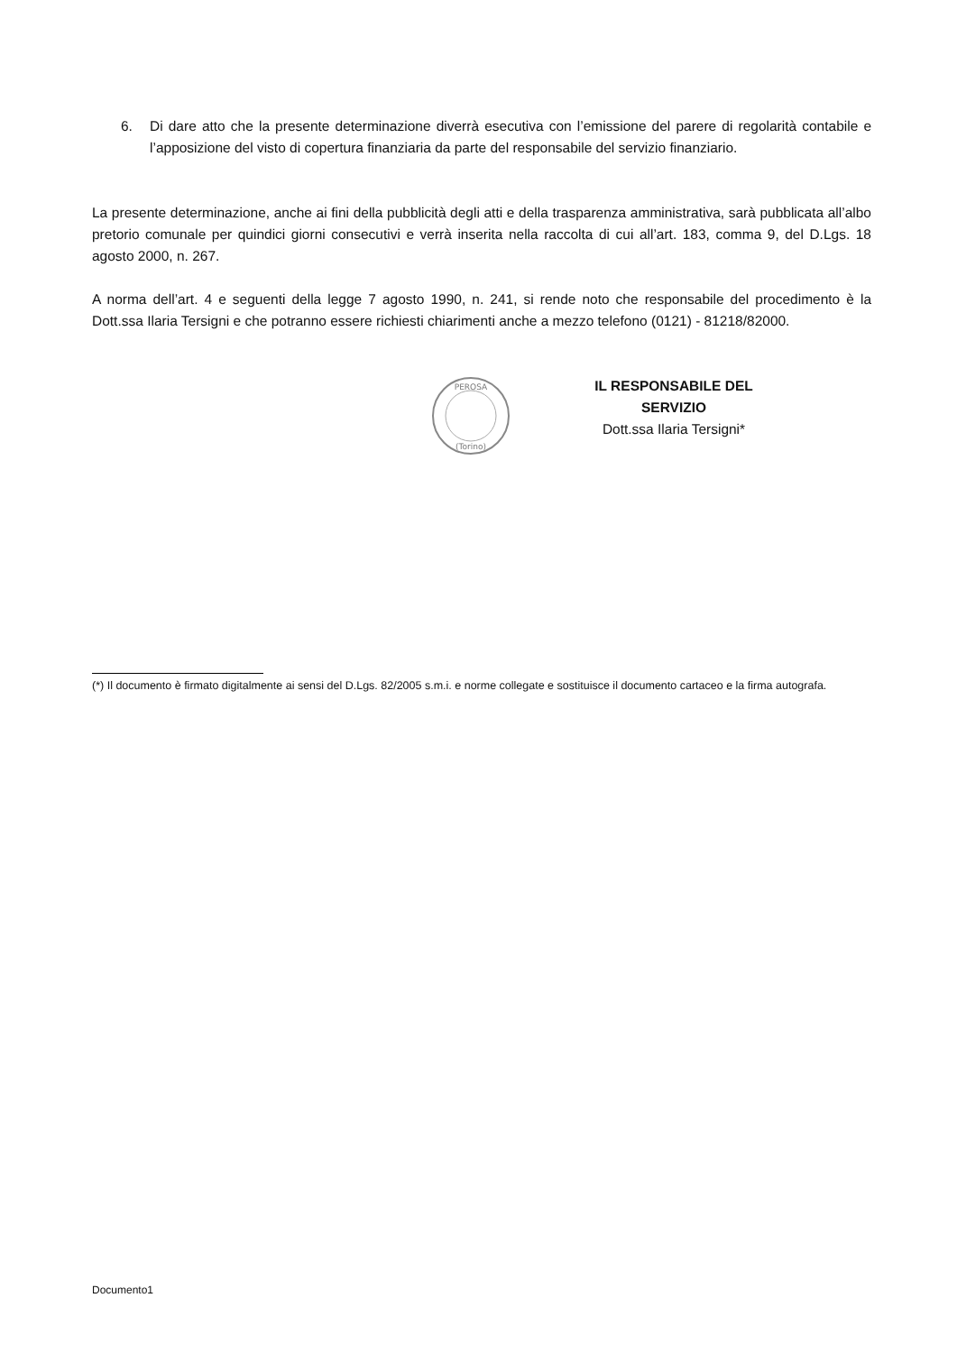6. Di dare atto che la presente determinazione diverrà esecutiva con l’emissione del parere di regolarità contabile e l’apposizione del visto di copertura finanziaria da parte del responsabile del servizio finanziario.
La presente determinazione, anche ai fini della pubblicità degli atti e della trasparenza amministrativa, sarà pubblicata all’albo pretorio comunale per quindici giorni consecutivi e verrà inserita nella raccolta di cui all’art. 183, comma 9, del D.Lgs. 18 agosto 2000, n. 267.
A norma dell’art. 4 e seguenti della legge 7 agosto 1990, n. 241, si rende noto che responsabile del procedimento è la Dott.ssa Ilaria Tersigni e che potranno essere richiesti chiarimenti anche a mezzo telefono (0121) - 81218/82000.
PEROSA
(Torino)
IL RESPONSABILE DEL SERVIZIO
Dott.ssa Ilaria Tersigni*
(*) Il documento è firmato digitalmente ai sensi del D.Lgs. 82/2005 s.m.i. e norme collegate e sostituisce il documento cartaceo e la firma autografa.
Documento1